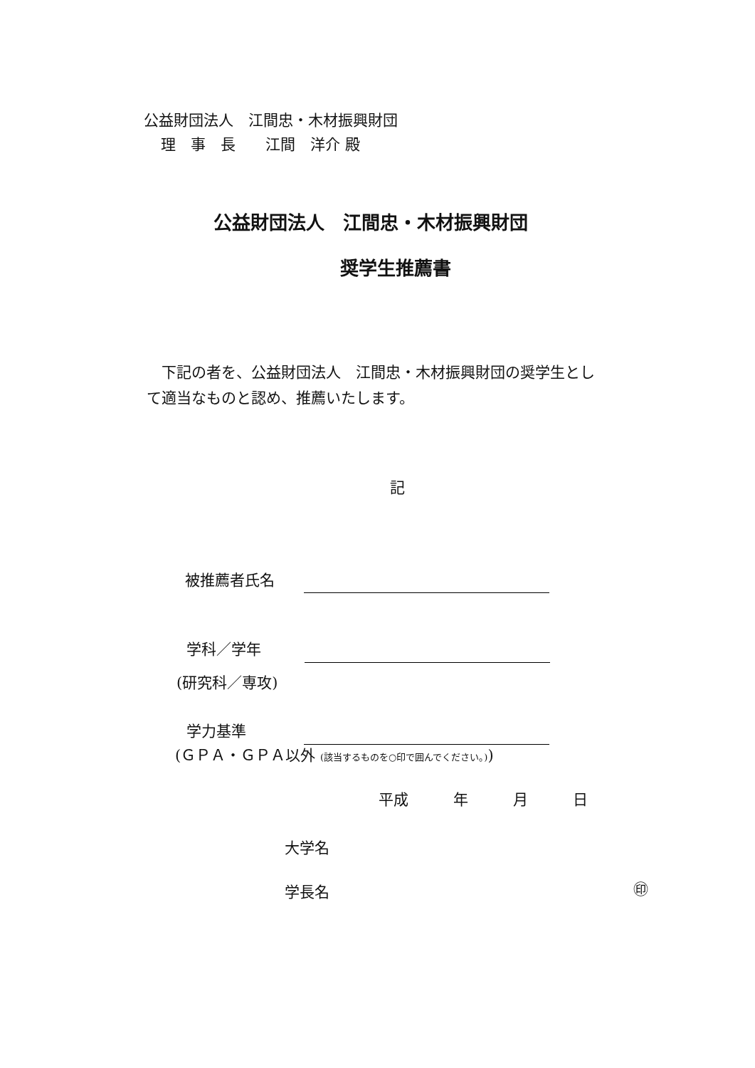公益財団法人　江間忠・木材振興財団
理　事　長　　江間　洋介 殿
公益財団法人　江間忠・木材振興財団
奨学生推薦書
　下記の者を、公益財団法人　江間忠・木材振興財団の奨学生とし
て適当なものと認め、推薦いたします。
記
被推薦者氏名
学科／学年
(研究科／専攻)
学力基準
(ＧＰＡ・ＧＰＡ以外 (該当するものを○印で囲んでください。))
平成　　　年　　　月　　　日
大学名
学長名 ㊞